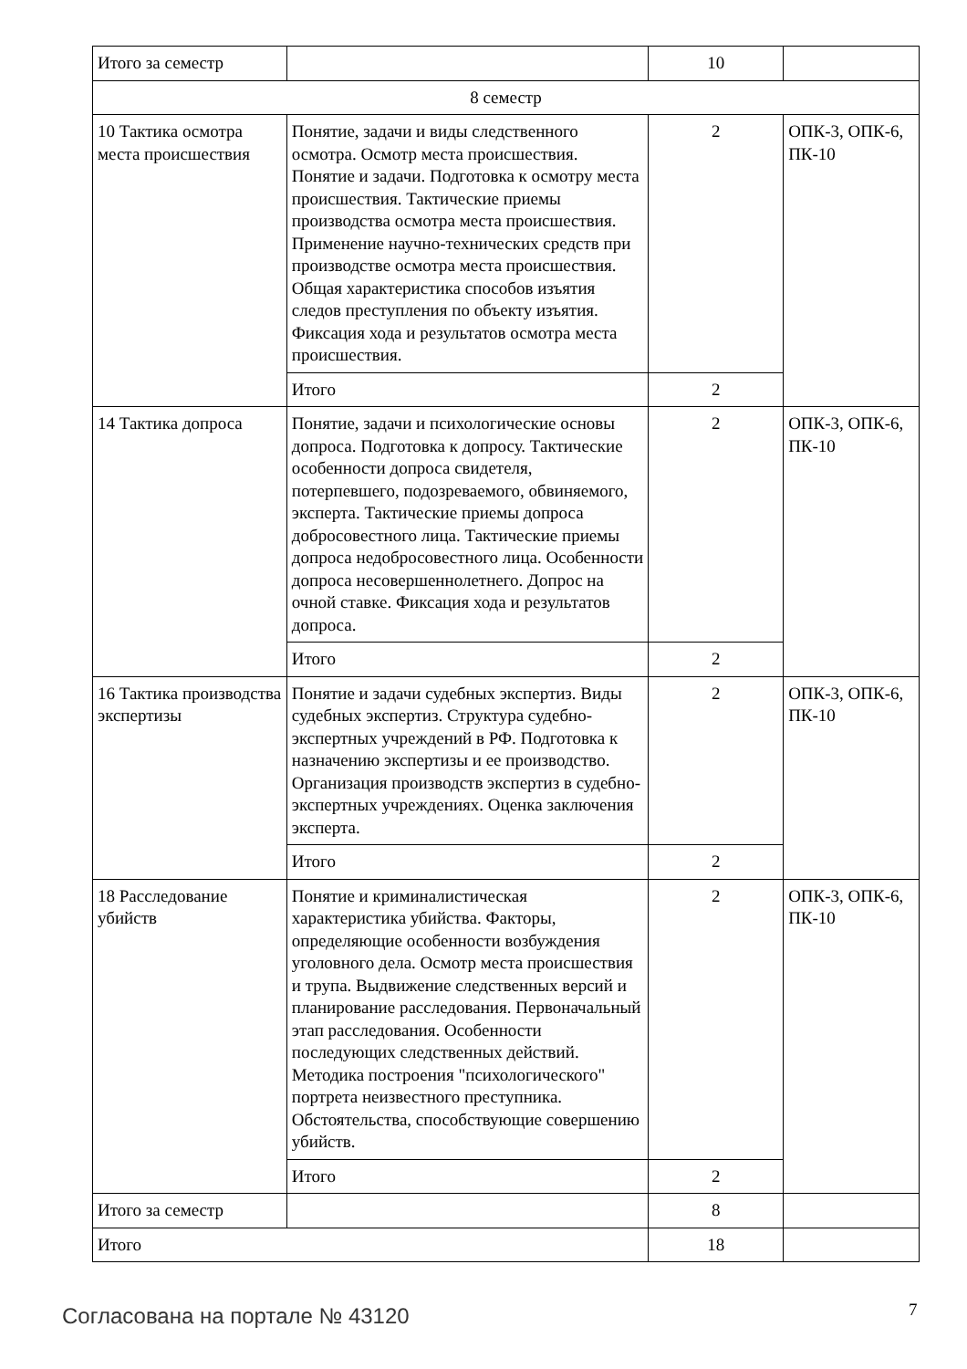| Итого за семестр | | 10 | |
| 8 семестр | | | |
| 10 Тактика осмотра места происшествия | Понятие, задачи и виды следственного осмотра. Осмотр места происшествия. Понятие и задачи. Подготовка к осмотру места происшествия. Тактические приемы производства осмотра места происшествия. Применение научно-технических средств при производстве осмотра места происшествия. Общая характеристика способов изъятия следов преступления по объекту изъятия. Фиксация хода и результатов осмотра места происшествия. | 2 | ОПК-3, ОПК-6, ПК-10 |
| | Итого | 2 | |
| 14 Тактика допроса | Понятие, задачи и психологические основы допроса. Подготовка к допросу. Тактические особенности допроса свидетеля, потерпевшего, подозреваемого, обвиняемого, эксперта. Тактические приемы допроса добросовестного лица. Тактические приемы допроса недобросовестного лица. Особенности допроса несовершеннолетнего. Допрос на очной ставке. Фиксация хода и результатов допроса. | 2 | ОПК-3, ОПК-6, ПК-10 |
| | Итого | 2 | |
| 16 Тактика производства экспертизы | Понятие и задачи судебных экспертиз. Виды судебных экспертиз. Структура судебно-экспертных учреждений в РФ. Подготовка к назначению экспертизы и ее производство. Организация производств экспертиз в судебно-экспертных учреждениях. Оценка заключения эксперта. | 2 | ОПК-3, ОПК-6, ПК-10 |
| | Итого | 2 | |
| 18 Расследование убийств | Понятие и криминалистическая характеристика убийства. Факторы, определяющие особенности возбуждения уголовного дела. Осмотр места происшествия и трупа. Выдвижение следственных версий и планирование расследования. Первоначальный этап расследования. Особенности последующих следственных действий. Методика построения "психологического" портрета неизвестного преступника. Обстоятельства, способствующие совершению убийств. | 2 | ОПК-3, ОПК-6, ПК-10 |
| | Итого | 2 | |
| Итого за семестр | | 8 | |
| Итого | | 18 | |
Согласована на портале № 43120 7